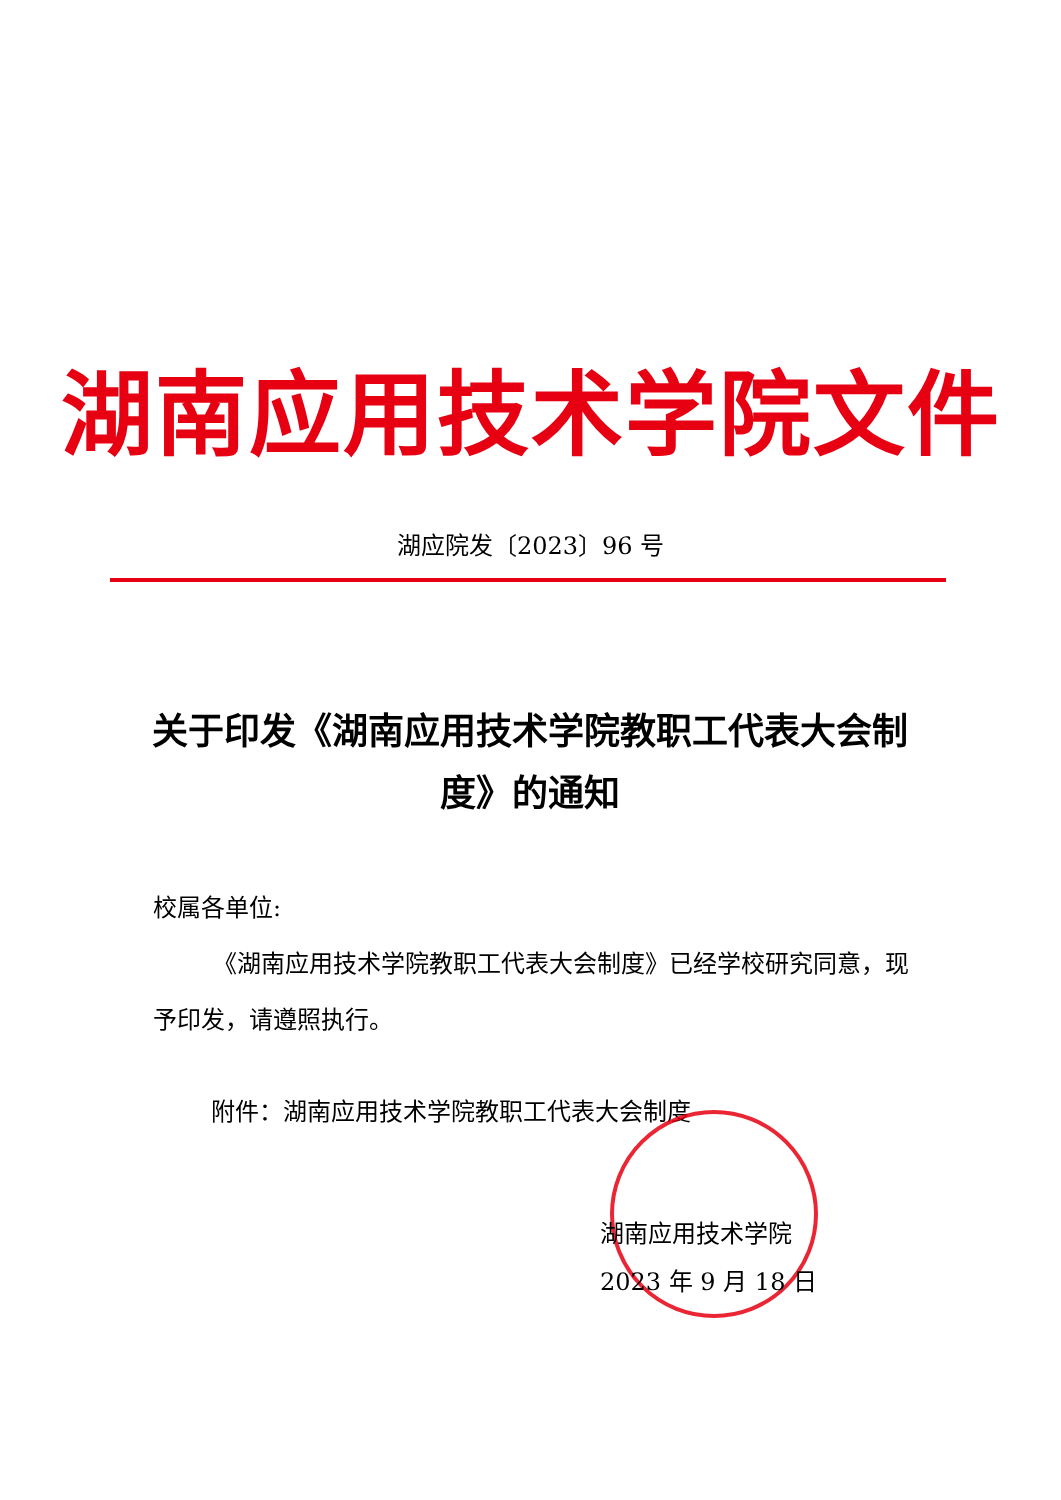湖南应用技术学院文件
湖应院发〔2023〕96 号
关于印发《湖南应用技术学院教职工代表大会制度》的通知
校属各单位:
《湖南应用技术学院教职工代表大会制度》已经学校研究同意，现予印发，请遵照执行。
附件：湖南应用技术学院教职工代表大会制度
湖南应用技术学院
2023 年 9 月 18 日